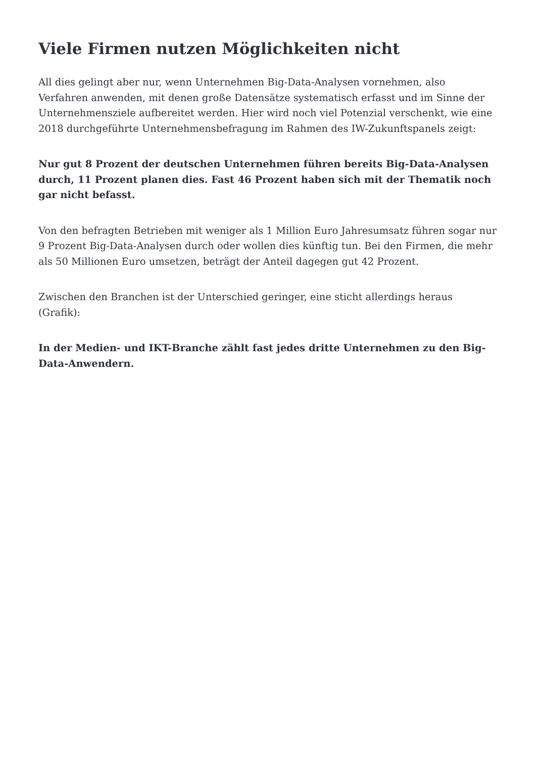Viele Firmen nutzen Möglichkeiten nicht
All dies gelingt aber nur, wenn Unternehmen Big-Data-Analysen vornehmen, also Verfahren anwenden, mit denen große Datensätze systematisch erfasst und im Sinne der Unternehmensziele aufbereitet werden. Hier wird noch viel Potenzial verschenkt, wie eine 2018 durchgeführte Unternehmensbefragung im Rahmen des IW-Zukunftspanels zeigt:
Nur gut 8 Prozent der deutschen Unternehmen führen bereits Big-Data-Analysen durch, 11 Prozent planen dies. Fast 46 Prozent haben sich mit der Thematik noch gar nicht befasst.
Von den befragten Betrieben mit weniger als 1 Million Euro Jahresumsatz führen sogar nur 9 Prozent Big-Data-Analysen durch oder wollen dies künftig tun. Bei den Firmen, die mehr als 50 Millionen Euro umsetzen, beträgt der Anteil dagegen gut 42 Prozent.
Zwischen den Branchen ist der Unterschied geringer, eine sticht allerdings heraus (Grafik):
In der Medien- und IKT-Branche zählt fast jedes dritte Unternehmen zu den Big-Data-Anwendern.